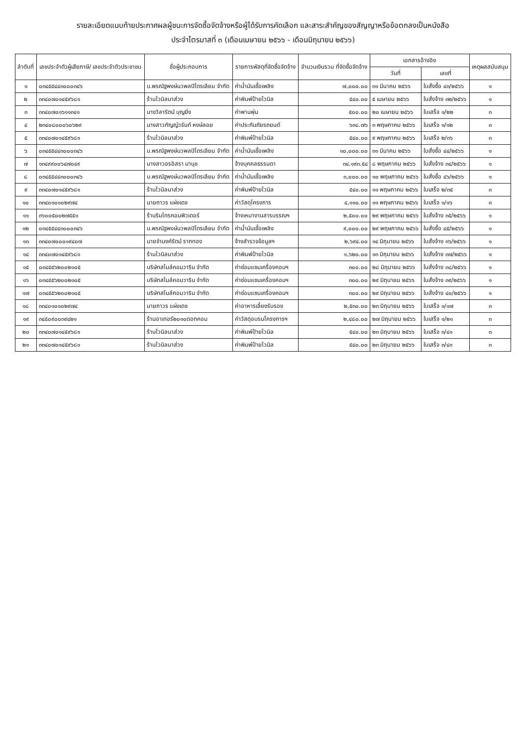รายละเอียดแนบท้ายประกาศผลผู้ชนะการจัดซื้อจัดจ้างหรือผู้ได้รับการคัดเลือก และสาระสำคัญของสัญญาหรือข้อตกลงเป็นหนังสือ
ประจำไตรมาสที่ ๓ (เดือนเมษายน ๒๕๖๖ - เดือนมิถุนายน ๒๕๖๖)
| ลำดับที่ | เลขประจำตัวผู้เสียภาษี/ เลขประจำตัวประชาชน | ชื่อผู้ประกอบการ | รายการพัสดุที่จัดซื้อจัดจ้าง | จำนวนเงินรวม ที่จัดซื้อจัดจ้าง | เอกสารอ้างอิง | | เหตุผลสนับสนุน |
| --- | --- | --- | --- | --- | --- | --- | --- |
| | | | | | วันที่ | เลขที่ | |
| ๑ | ๐๓๔๕๕๔๔๓๐๐๐๓๔๖ | บ.พรณัฐพงษ์นวพลปิโตรเลียม จำกัด | ค่าน้ำมันเชื้อเพลิง | ๗,๐๐๐.๐๐ | ๓๑ มีนาคม ๒๕๖๖ | ใบสั่งซื้อ ๔๓/๒๕๖๖ | ๑ |
| ๒ | ๓๓๔๐๗๐๑๔๕๙๖๘๑ | ร้านไวนิลนาส่วง | ค่าพิมพ์ป้ายไวนิล | ๕๔๐.๐๐ | ๕ เมษายน ๒๕๖๖ | ใบสั่งจ้าง ๓๒/๒๕๖๖ | ๑ |
| ๓ | ๓๓๔๐๗๐๑๖๑๑๓๔๑ | นางวิลารัตน์ บุญยิ่ง | ค่าพานพุ่ม | ๕๐๐.๐๐ | ๒๐ เมษายน ๒๕๖๖ | ใบเสร็จ ๑/๒๒ | ๓ |
| ๔ | ๒๓๔๐๘๐๐๐๖๐๖๒๙ | นางสาวกัญญ์วรันท์ หงษ์ลอย | ค่าประกันภัยรถยนต์ | ๖๓๘.๗๖ | ๓ พฤษภาคม ๒๕๖๖ | ใบเสร็จ ๑/๑๒ | ๓ |
| ๕ | ๓๓๔๐๗๐๑๔๕๙๖๘๑ | ร้านไวนิลนาส่วง | ค่าพิมพ์ป้ายไวนิล | ๕๔๐.๐๐ | ๙ พฤษภาคม ๒๕๖๖ | ใบเสร็จ ๒/๓๖ | ๓ |
| ๖ | ๐๓๔๕๕๔๔๓๐๐๐๓๔๖ | บ.พรณัฐพงษ์นวพลปิโตรเลียม จำกัด | ค่าน้ำมันเชื้อเพลิง | ๑๐,๐๐๐.๐๐ | ๓๑ มีนาคม ๒๕๖๖ | ใบสั่งซื้อ ๔๔/๒๕๖๖ | ๑ |
| ๗ | ๑๓๔๙๙๐๐๖๔๗๐๔๙ | นางสาวอรอิสรา มานุช | จ้างบุคคลธรรมดา | ๓๔,๑๙๓.๕๔ | ๘ พฤษภาคม ๒๕๖๖ | ใบสั่งจ้าง ๓๔/๒๕๖๖ | ๑ |
| ๘ | ๐๓๔๕๕๔๔๓๐๐๐๓๔๖ | บ.พรณัฐพงษ์นวพลปิโตรเลียม จำกัด | ค่าน้ำมันเชื้อเพลิง | ๓,๐๐๐.๐๐ | ๑๐ พฤษภาคม ๒๕๖๖ | ใบสั่งซื้อ ๔๖/๒๕๖๖ | ๑ |
| ๙ | ๓๓๔๐๗๐๑๔๕๙๖๘๑ | ร้านไวนิลนาส่วง | ค่าพิมพ์ป้ายไวนิล | ๕๔๐.๐๐ | ๑๑ พฤษภาคม ๒๕๖๖ | ใบเสร็จ ๒/๓๕ | ๓ |
| ๑๐ | ๓๓๔๐๑๐๑๐๒๙๗๔ | นายถาวร แผ่งเดช | ค่าวัสดุโครงการ | ๔,๑๑๐.๐๐ | ๑๑ พฤษภาคม ๒๕๖๖ | ใบเสร็จ ๑/๑๖ | ๓ |
| ๑๑ | ๓๖๐๐๕๐๐๒๗๕๕๑ | ร้านริมไทรคอมพิวเตอร์ | จ้างเหมางานสารบรรณฯ | ๒,๕๐๐.๐๐ | ๒๙ พฤษภาคม ๒๕๖๖ | ใบสั่งจ้าง ๓๕/๒๕๖๖ | ๑ |
| ๑๒ | ๐๓๔๕๕๔๔๓๐๐๐๓๔๖ | บ.พรณัฐพงษ์นวพลปิโตรเลียม จำกัด | ค่าน้ำมันเชื้อเพลิง | ๙,๐๐๐.๐๐ | ๒๙ พฤษภาคม ๒๕๖๖ | ใบสั่งซื้อ ๔๕/๒๕๖๖ | ๑ |
| ๑๓ | ๓๓๔๐๗๐๐๐๑๙๔๐๗ | นายจำนงค์รัตน์ รากทอง | จ้างสำรวจข้อมูลฯ | ๒,๖๙๔.๐๐ | ๑๔ มิถุนายน ๒๕๖๖ | ใบสั่งจ้าง ๓๖/๒๕๖๖ | ๑ |
| ๑๔ | ๓๓๔๐๗๐๑๔๕๙๖๘๑ | ร้านไวนิลนาส่วง | ค่าพิมพ์ป้ายไวนิล | ๑,๖๒๐.๐๐ | ๑๓ มิถุนายน ๒๕๖๖ | ใบสั่งจ้าง ๓๗/๒๕๖๖ | ๑ |
| ๑๕ | ๐๓๔๕๕๖๒๐๐๒๑๐๕ | บริษัทสไมล์คอมวาริน จำกัด | ค่าซ่อมแซมเครื่องคอมฯ | ๓๐๐.๐๐ | ๒๘ มิถุนายน ๒๕๖๖ | ใบสั่งจ้าง ๓๘/๒๕๖๖ | ๑ |
| ๑๖ | ๐๓๔๕๕๖๒๐๐๒๑๐๕ | บริษัทสไมล์คอมวาริน จำกัด | ค่าซ่อมแซมเครื่องคอมฯ | ๓๐๐.๐๐ | ๒๙ มิถุนายน ๒๕๖๖ | ใบสั่งจ้าง ๓๙/๒๕๖๖ | ๑ |
| ๑๗ | ๐๓๔๕๕๖๒๐๐๒๑๐๕ | บริษัทสไมล์คอมวาริน จำกัด | ค่าซ่อมแซมเครื่องคอมฯ | ๓๐๐.๐๐ | ๒๙ มิถุนายน ๒๕๖๖ | ใบสั่งจ้าง ๔๐/๒๕๖๖ | ๑ |
| ๑๘ | ๓๓๔๐๑๐๑๐๒๙๗๔ | นายถาวร แผ่งเดช | ค่าอาหารเลี้ยงรับรอง | ๒,๕๓๐.๐๐ | ๒๓ มิถุนายน ๒๕๖๖ | ใบเสร็จ ๑/๑๗ | ๓ |
| ๑๙ | ๓๔๕๐๙๐๐๓๙๔๒๑ | ร้านอาเทอร์๒๐๑๐ดอทคอม | ค่าวัสดุอบรมโครงการฯ | ๒,๔๘๐.๐๐ | ๒๗ มิถุนายน ๒๕๖๖ | ใบเสร็จ ๑/๒๑ | ๓ |
| ๒๐ | ๓๓๔๐๗๐๑๔๕๙๖๘๑ | ร้านไวนิลนาส่วง | ค่าพิมพ์ป้ายไวนิล | ๕๔๐.๐๐ | ๒๓ มิถุนายน ๒๕๖๖ | ใบเสร็จ ๓/๔๑ | ๓ |
| ๒๑ | ๓๓๔๐๗๐๑๔๕๙๖๘๑ | ร้านไวนิลนาส่วง | ค่าพิมพ์ป้ายไวนิล | ๕๔๐.๐๐ | ๒๓ มิถุนายน ๒๕๖๖ | ใบเสร็จ ๓/๔๓ | ๓ |